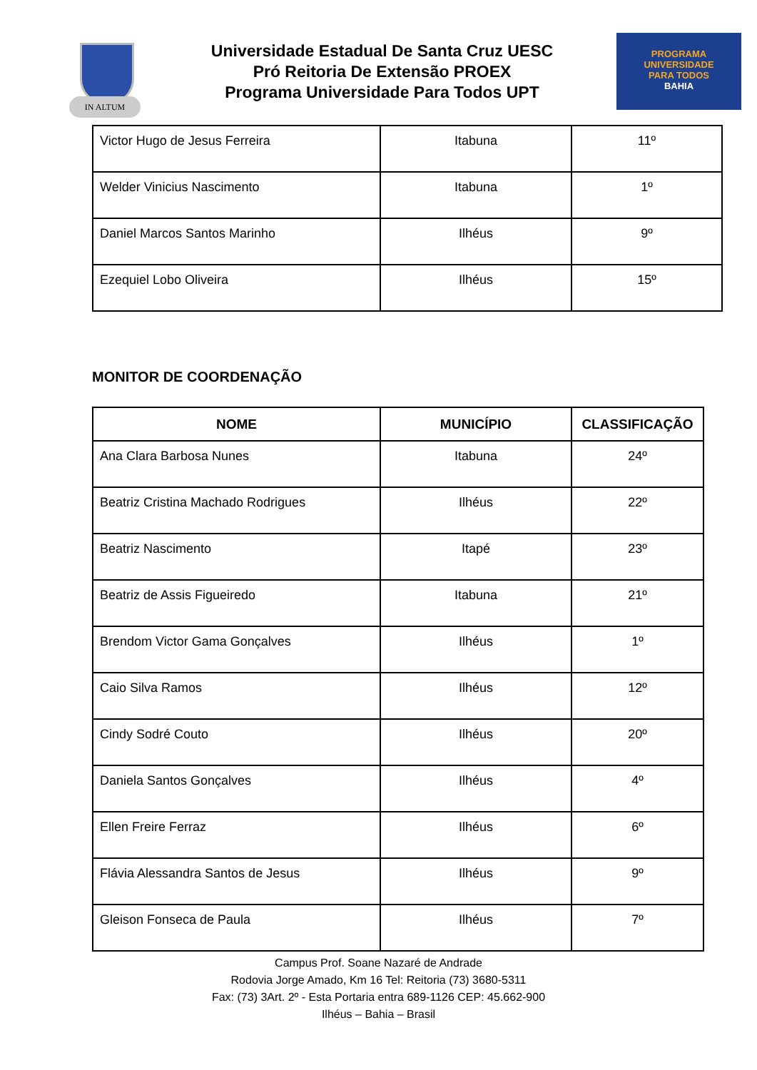IN ALTUM
Universidade Estadual De Santa Cruz UESC
Pró Reitoria De Extensão PROEX
Programa Universidade Para Todos UPT
PROGRAMA
UNIVERSIDADE
PARA TODOS
BAHIA
| Victor Hugo de Jesus Ferreira | Itabuna | 11º |
| Welder Vinicius Nascimento | Itabuna | 1º |
| Daniel Marcos Santos Marinho | Ilhéus | 9º |
| Ezequiel Lobo Oliveira | Ilhéus | 15º |
MONITOR DE COORDENAÇÃO
| NOME | MUNICÍPIO | CLASSIFICAÇÃO |
| --- | --- | --- |
| Ana Clara Barbosa Nunes | Itabuna | 24º |
| Beatriz Cristina Machado Rodrigues | Ilhéus | 22º |
| Beatriz Nascimento | Itapé | 23º |
| Beatriz de Assis Figueiredo | Itabuna | 21º |
| Brendom Victor Gama Gonçalves | Ilhéus | 1º |
| Caio Silva Ramos | Ilhéus | 12º |
| Cindy Sodré Couto | Ilhéus | 20º |
| Daniela Santos Gonçalves | Ilhéus | 4º |
| Ellen Freire Ferraz | Ilhéus | 6º |
| Flávia Alessandra Santos de Jesus | Ilhéus | 9º |
| Gleison Fonseca de Paula | Ilhéus | 7º |
Campus Prof. Soane Nazaré de Andrade
Rodovia Jorge Amado, Km 16 Tel: Reitoria (73) 3680-5311
Fax: (73) 3Art. 2º - Esta Portaria entra 689-1126 CEP: 45.662-900
Ilhéus – Bahia – Brasil